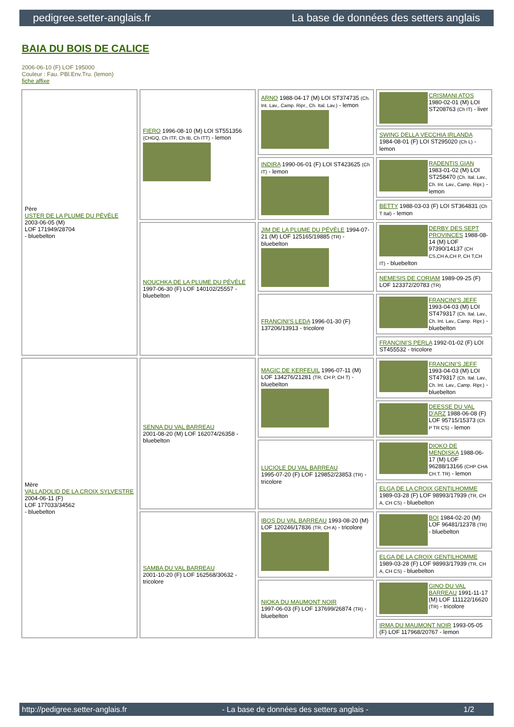pedigree.setter-anglais.fr La base de données des setters anglais
BAIA DU BOIS DE CALICE
2006-06-10 (F) LOF 195000
Couleur : Fau. PBl.Env.Tru. (lemon)
fiche affixe
| Père USTER DE LA PLUME DU PÉVÈLE 2003-06-05 (M) LOF 171949/28704 - bluebelton | FIERO 1996-08-10 (M) LOI ST551356 (CHGQ, Ch ITF, Ch IB, Ch ITT) - lemon | ARNO 1988-04-17 (M) LOI ST374735 (Ch. Int. Lav., Camp. Ripr., Ch. Ital. Lav.) - lemon | CRISMANI ATOS 1980-02-01 (M) LOI ST208763 (Ch IT) - liver |
| | | | SWING DELLA VECCHIA IRLANDA 1984-08-01 (F) LOI ST295020 (Ch L) - lemon |
| | | INDIRA 1990-06-01 (F) LOI ST423625 (Ch IT) - lemon | RADENTIS GIAN 1983-01-02 (M) LOI ST258470 (Ch. Ital. Lav., Ch. Int. Lav., Camp. Ripr.) - lemon |
| | | | BETTY 1988-03-03 (F) LOI ST364831 (Ch T Ital) - lemon |
| | NOUCHKA DE LA PLUME DU PÉVÈLE 1997-06-30 (F) LOF 140102/25557 - bluebelton | JIM DE LA PLUME DU PÉVÈLE 1994-07-21 (M) LOF 125165/19885 (TR) - bluebelton | DERBY DES SEPT PROVINCES 1988-08-14 (M) LOF 97390/14137 (CH CS,CH A,CH P, CH T,CH IT) - bluebelton |
| | | | NEMESIS DE CORIAM 1989-09-25 (F) LOF 123372/20783 (TR) |
| | | FRANCINI'S LEDA 1996-01-30 (F) 137206/13913 - tricolore | FRANCINI'S JEFF 1993-04-03 (M) LOI ST479317 (Ch. Ital. Lav., Ch. Int. Lav., Camp. Ripr.) - bluebelton |
| | | | FRANCINI'S PERLA 1992-01-02 (F) LOI ST455532 - tricolore |
| Mère VALLADOLID DE LA CROIX SYLVESTRE 2004-06-11 (F) LOF 177033/34562 - bluebelton | SENNA DU VAL BARREAU 2001-08-20 (M) LOF 162074/26358 - bluebelton | MAGIC DE KERFEUIL 1996-07-11 (M) LOF 134276/21281 (TR, CH P, CH T) - bluebelton | FRANCINI'S JEFF 1993-04-03 (M) LOI ST479317 (Ch. Ital. Lav., Ch. Int. Lav., Camp. Ripr.) - bluebelton |
| | | | DEESSE DU VAL D'ARZ 1988-06-08 (F) LOF 95715/15373 (Ch P TR CS) - lemon |
| | | LUCIOLE DU VAL BARREAU 1995-07-20 (F) LOF 129852/23853 (TR) - tricolore | DIOKO DE MENDISKA 1988-06-17 (M) LOF 96288/13166 (CHP CHA CH.T. TR) - lemon |
| | | | ELGA DE LA CROIX GENTILHOMME 1989-03-28 (F) LOF 98993/17939 (TR, CH A, CH CS) - bluebelton |
| | SAMBA DU VAL BARREAU 2001-10-20 (F) LOF 162568/30632 - tricolore | IBOS DU VAL BARREAU 1993-08-20 (M) LOF 120246/17836 (TR, CH A) - tricolore | BOI 1984-02-20 (M) LOF 96481/12378 (TR) - bluebelton |
| | | | ELGA DE LA CROIX GENTILHOMME 1989-03-28 (F) LOF 98993/17939 (TR, CH A, CH CS) - bluebelton |
| | | NIOKA DU MAUMONT NOIR 1997-06-03 (F) LOF 137699/26874 (TR) - bluebelton | GINO DU VAL BARREAU 1991-11-17 (M) LOF 111122/16620 (TR) - tricolore |
| | | | IRMA DU MAUMONT NOIR 1993-05-05 (F) LOF 117968/20767 - lemon |
http://pedigree.setter-anglais.fr - La base de données des setters anglais - 1/2